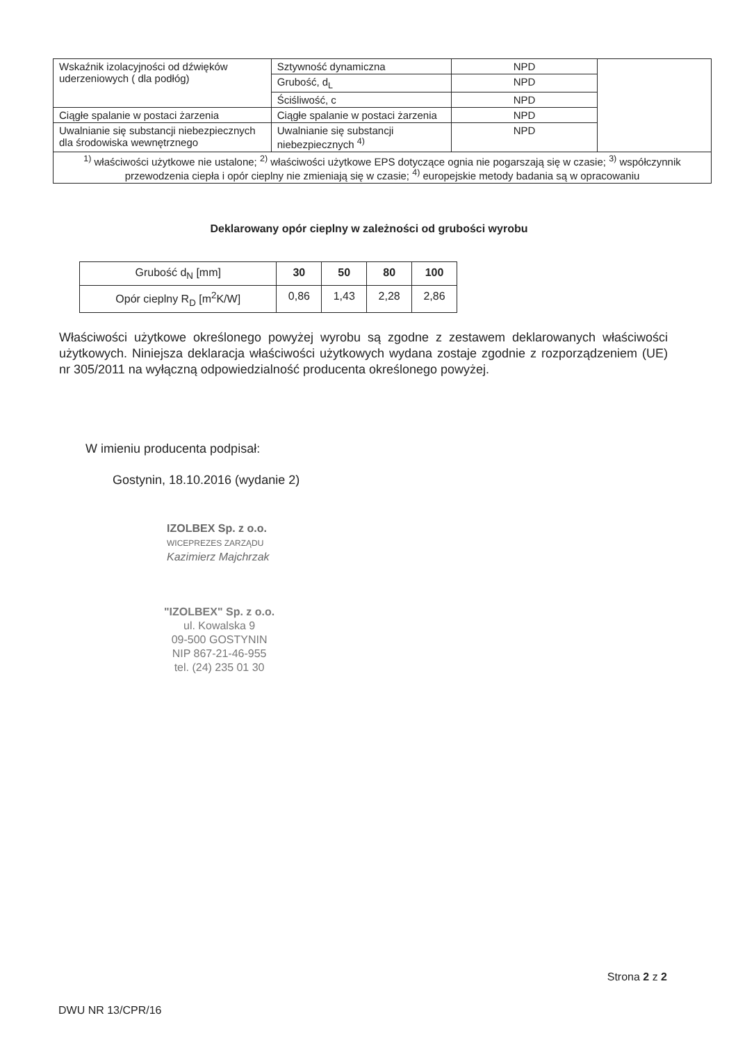| Wskaźnik izolacyjności od dźwięków uderzeniowych ( dla podłóg) | Sztywność dynamiczna | NPD | |
| | Grubość, d<sub>L</sub> | NPD | |
| | Ściśliwość, c | NPD | |
| Ciągłe spalanie w postaci żarzenia | Ciągłe spalanie w postaci żarzenia | NPD | |
| Uwalnianie się substancji niebezpiecznych dla środowiska wewnętrznego | Uwalnianie się substancji niebezpiecznych <sup>4)</sup> | NPD | |
| <sup>1)</sup> właściwości użytkowe nie ustalone; <sup>2)</sup> właściwości użytkowe EPS dotyczące ognia nie pogarszają się w czasie; <sup>3)</sup> współczynnik przewodzenia ciepła i opór cieplny nie zmieniają się w czasie; <sup>4)</sup> europejskie metody badania są w opracowaniu | | | |
Deklarowany opór cieplny w zależności od grubości wyrobu
| Grubość d<sub>N</sub> [mm] | 30 | 50 | 80 | 100 |
| Opór cieplny R<sub>D</sub> [m<sup>2</sup>K/W] | 0,86 | 1,43 | 2,28 | 2,86 |
Właściwości użytkowe określonego powyżej wyrobu są zgodne z zestawem deklarowanych właściwości użytkowych. Niniejsza deklaracja właściwości użytkowych wydana zostaje zgodnie z rozporządzeniem (UE) nr 305/2011 na wyłączną odpowiedzialność producenta określonego powyżej.
W imieniu producenta podpisał:
Gostynin, 18.10.2016 (wydanie 2)
IZOLBEX Sp. z o.o.
WICEPREZES ZARZĄDU
Kazimierz Majchrzak
"IZOLBEX" Sp. z o.o.
ul. Kowalska 9
09-500 GOSTYNIN
NIP 867-21-46-955
tel. (24) 235 01 30
Strona 2 z 2
DWU NR 13/CPR/16